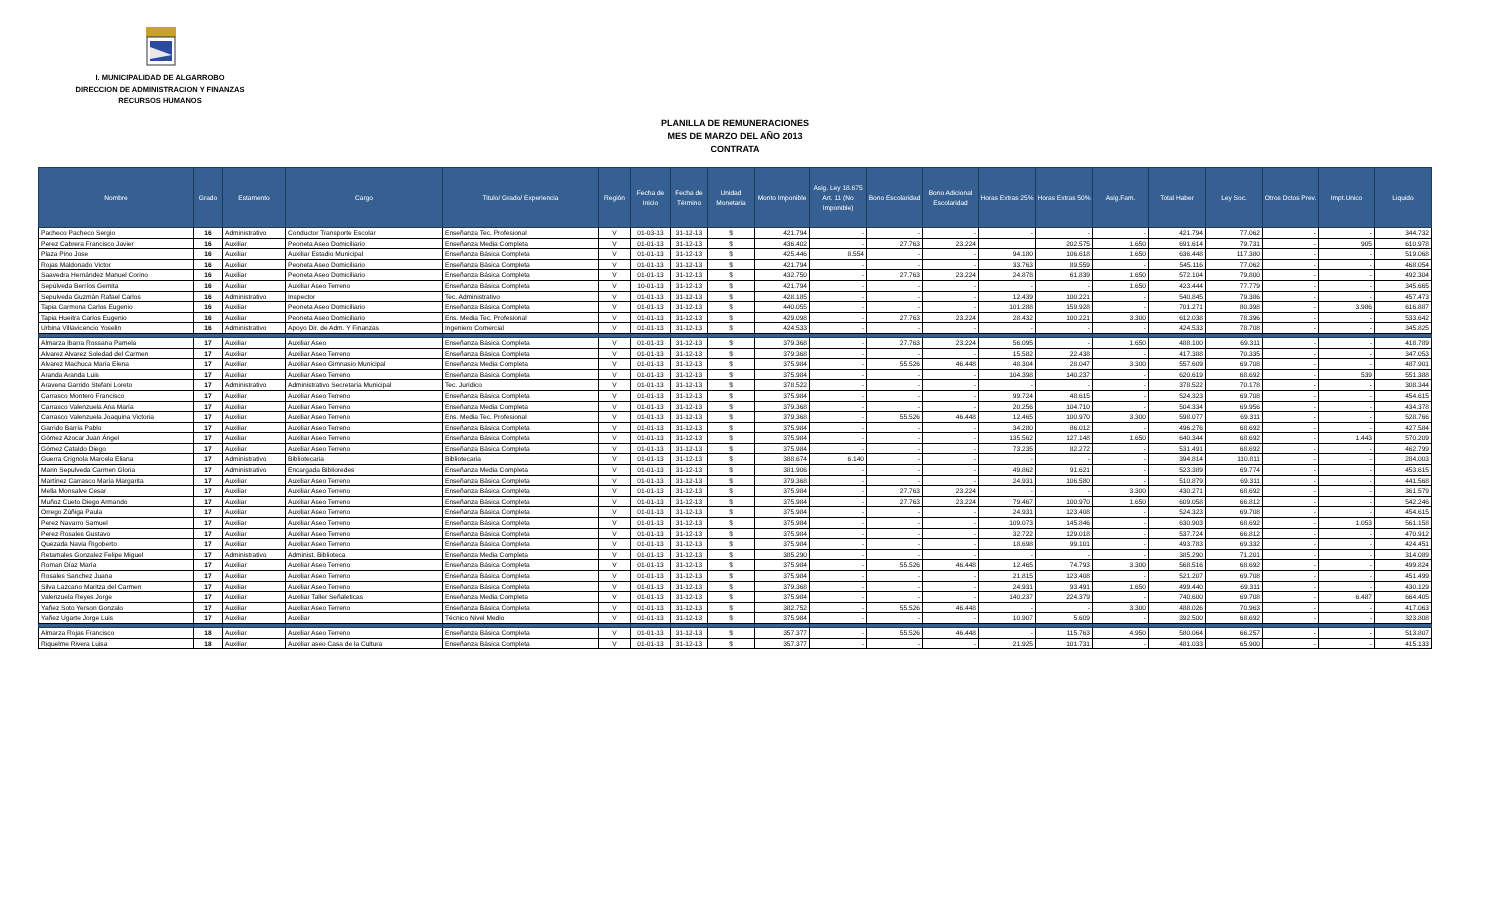I. MUNICIPALIDAD DE ALGARROBO
DIRECCION DE ADMINISTRACION Y FINANZAS
RECURSOS HUMANOS
PLANILLA DE REMUNERACIONES
MES DE MARZO DEL AÑO 2013
CONTRATA
| Nombre | Grado | Estamento | Cargo | Titulo/ Grado/ Experiencia | Región | Fecha de Inicio | Fecha de Término | Unidad Monetaria | Monto Imponible | Asig. Ley 18.675 Art. 11 (No Imponible) | Bono Escolaridad | Bono Adicional Escolaridad | Horas Extras 25% | Horas Extras 50% | Asig.Fam. | Total Haber | Ley Soc. | Otros Dctos Prev. | Impt.Unico | Liquido |
| --- | --- | --- | --- | --- | --- | --- | --- | --- | --- | --- | --- | --- | --- | --- | --- | --- | --- | --- | --- | --- |
| Pacheco Pacheco Sergio | 16 | Administrativo | Conductor Transporte Escolar | Enseñanza Tec. Profesional | V | 01-03-13 | 31-12-13 | $ | 421.794 | - | - | - | - | - | - | 421.794 | 77.062 | - | - | 344.732 |
| Perez Cabrera Francisco Javier | 16 | Auxiliar | Peoneta Aseo Domiciliario | Enseñanza Media Completa | V | 01-01-13 | 31-12-13 | $ | 436.402 | - | 27.763 | 23.224 | | 202.575 | 1.650 | 691.614 | 79.731 | - | 905 | 610.978 |
| Plaza Pino Jose | 16 | Auxiliar | Auxiliar Estadio Municipal | Enseñanza Básica Completa | V | 01-01-13 | 31-12-13 | $ | 425.446 | 8.554 | - | - | 94.180 | 106.618 | 1.650 | 636.448 | 117.380 | - | - | 519.068 |
| Rojas Maldonado Victor | 16 | Auxiliar | Peoneta Aseo Domiciliario | Enseñanza Básica Completa | V | 01-01-13 | 31-12-13 | $ | 421.794 | - | - | - | 33.763 | 89.559 | - | 545.116 | 77.062 | - | - | 468.054 |
| Saavedra Hernández Manuel Corino | 16 | Auxiliar | Peoneta Aseo Domiciliario | Enseñanza Básica Completa | V | 01-01-13 | 31-12-13 | $ | 432.750 | - | 27.763 | 23.224 | 24.878 | 61.839 | 1.650 | 572.104 | 79.800 | - | - | 492.304 |
| Sepúlveda Berríos Gemita | 16 | Auxiliar | Auxiliar Aseo Terreno | Enseñanza Básica Completa | V | 10-01-13 | 31-12-13 | $ | 421.794 | - | - | - | - | - | 1.650 | 423.444 | 77.779 | - | - | 345.665 |
| Sepulveda Guzmán Rafael Carlos | 16 | Administrativo | Inspector | Tec. Administrativo | V | 01-01-13 | 31-12-13 | $ | 428.185 | - | - | - | 12.439 | 100.221 | - | 540.845 | 79.386 | - | - | 457.473 |
| Tapia Carmona Carlos Eugenio | 16 | Auxiliar | Peoneta Aseo Domiciliario | Enseñanza Básica Completa | V | 01-01-13 | 31-12-13 | $ | 440.055 | - | - | - | 101.288 | 159.928 | - | 701.271 | 80.398 | - | 3.986 | 616.887 |
| Tapia Hueitra Carlos Eugenio | 16 | Auxiliar | Peoneta Aseo Domiciliario | Ens. Media Tec. Profesional | V | 01-01-13 | 31-12-13 | $ | 429.098 | - | 27.763 | 23.224 | 28.432 | 100.221 | 3.300 | 612.038 | 78.396 | - | - | 533.642 |
| Urbina Villavicencio Yoselin | 16 | Administrativo | Apoyo Dir. de Adm. Y Finanzas | Ingeniero Comercial | V | 01-01-13 | 31-12-13 | $ | 424.533 | - | - | - | - | - | - | 424.533 | 78.708 | - | - | 345.825 |
| Almarza Ibarra Rossana Pamela | 17 | Auxiliar | Auxiliar Aseo | Enseñanza Básica Completa | V | 01-01-13 | 31-12-13 | $ | 379.368 | - | 27.763 | 23.224 | 56.095 | - | 1.650 | 488.100 | 69.311 | - | - | 418.789 |
| Alvarez Alvarez Soledad del Carmen | 17 | Auxiliar | Auxiliar Aseo Terreno | Enseñanza Básica Completa | V | 01-01-13 | 31-12-13 | $ | 379.368 | - | - | - | 15.582 | 22.438 | - | 417.388 | 70.335 | - | - | 347.053 |
| Alvarez Machuca María Elena | 17 | Auxiliar | Auxiliar Aseo Gimnasio Municipal | Enseñanza Media Completa | V | 01-01-13 | 31-12-13 | $ | 375.984 | - | 55.526 | 46.448 | 48.304 | 28.047 | 3.300 | 557.609 | 69.708 | - | - | 487.901 |
| Aranda Aranda Luis | 17 | Auxiliar | Auxiliar Aseo Terreno | Enseñanza Básica Completa | V | 01-01-13 | 31-12-13 | $ | 375.984 | - | - | - | 104.398 | 140.237 | - | 620.619 | 68.692 | - | 539 | 551.388 |
| Aravena Garrido Stefani Loreto | 17 | Administrativo | Administrativo Secretaría Municipal | Tec. Jurídico | V | 01-01-13 | 31-12-13 | $ | 378.522 | - | - | - | - | - | - | 378.522 | 70.178 | - | - | 308.344 |
| Carrasco Montero Francisco | 17 | Auxiliar | Auxiliar Aseo Terreno | Enseñanza Básica Completa | V | 01-01-13 | 31-12-13 | $ | 375.984 | - | - | - | 99.724 | 48.615 | - | 524.323 | 69.708 | - | - | 454.615 |
| Carrasco Valenzuela Ana María | 17 | Auxiliar | Auxiliar Aseo Terreno | Enseñanza Media Completa | V | 01-01-13 | 31-12-13 | $ | 379.368 | - | - | - | 20.256 | 104.710 | - | 504.334 | 69.956 | - | - | 434.378 |
| Carrasco Valenzuela Joaquina Victoria | 17 | Auxiliar | Auxiliar Aseo Terreno | Ens. Media Tec. Profesional | V | 01-01-13 | 31-12-13 | $ | 379.368 | - | 55.526 | 46.448 | 12.465 | 100.970 | 3.300 | 598.077 | 69.311 | - | - | 528.766 |
| Garrido Barría Pablo | 17 | Auxiliar | Auxiliar Aseo Terreno | Enseñanza Básica Completa | V | 01-01-13 | 31-12-13 | $ | 375.984 | - | - | - | 34.280 | 86.012 | - | 496.276 | 68.692 | - | - | 427.584 |
| Gómez Azocar Juan Ángel | 17 | Auxiliar | Auxiliar Aseo Terreno | Enseñanza Básica Completa | V | 01-01-13 | 31-12-13 | $ | 375.984 | - | - | - | 135.562 | 127.148 | 1.650 | 640.344 | 68.692 | - | 1.443 | 570.209 |
| Gómez Cataldo Diego | 17 | Auxiliar | Auxiliar Aseo Terreno | Enseñanza Básica Completa | V | 01-01-13 | 31-12-13 | $ | 375.984 | - | - | - | 73.235 | 82.272 | - | 531.491 | 68.692 | - | - | 462.799 |
| Guerra Crignola Marcela Eliana | 17 | Administrativo | Bibliotecaria | Bibliotecaria | V | 01-01-13 | 31-12-13 | $ | 388.674 | 6.140 | - | - | - | - | - | 394.814 | 110.811 | - | - | 284.003 |
| Marin Sepulveda Carmen Gloria | 17 | Administrativo | Encargada Biblioredes | Enseñanza Media Completa | V | 01-01-13 | 31-12-13 | $ | 381.906 | - | - | - | 49.862 | 91.621 | - | 523.389 | 69.774 | - | - | 453.615 |
| Martínez Carrasco María Margarita | 17 | Auxiliar | Auxiliar Aseo Terreno | Enseñanza Básica Completa | V | 01-01-13 | 31-12-13 | $ | 379.368 | - | - | - | 24.931 | 106.580 | - | 510.879 | 69.311 | - | - | 441.568 |
| Mella Monsalve Cesar | 17 | Auxiliar | Auxiliar Aseo Terreno | Enseñanza Básica Completa | V | 01-01-13 | 31-12-13 | $ | 375.984 | - | 27.763 | 23.224 | - | - | 3.300 | 430.271 | 68.692 | - | - | 361.579 |
| Muñoz Cueto Diego Armando | 17 | Auxiliar | Auxiliar Aseo Terreno | Enseñanza Básica Completa | V | 01-01-13 | 31-12-13 | $ | 375.984 | - | 27.763 | 23.224 | 79.467 | 100.970 | 1.650 | 609.058 | 66.812 | - | - | 542.246 |
| Orrego Zúñiga Paula | 17 | Auxiliar | Auxiliar Aseo Terreno | Enseñanza Básica Completa | V | 01-01-13 | 31-12-13 | $ | 375.984 | - | - | - | 24.931 | 123.408 | - | 524.323 | 69.708 | - | - | 454.615 |
| Perez Navarro Samuel | 17 | Auxiliar | Auxiliar Aseo Terreno | Enseñanza Básica Completa | V | 01-01-13 | 31-12-13 | $ | 375.984 | - | - | - | 109.073 | 145.846 | - | 630.903 | 68.692 | - | 1.053 | 561.158 |
| Perez Rosales Gustavo | 17 | Auxiliar | Auxiliar Aseo Terreno | Enseñanza Básica Completa | V | 01-01-13 | 31-12-13 | $ | 375.984 | - | - | - | 32.722 | 129.018 | - | 537.724 | 66.812 | - | - | 470.912 |
| Quezada Navia Rigoberto | 17 | Auxiliar | Auxiliar Aseo Terreno | Enseñanza Básica Completa | V | 01-01-13 | 31-12-13 | $ | 375.984 | - | - | - | 18.698 | 99.101 | - | 493.783 | 69.332 | - | - | 424.451 |
| Retamales Gonzalez Felipe Miguel | 17 | Administrativo | Administ. Biblioteca | Enseñanza Media Completa | V | 01-01-13 | 31-12-13 | $ | 385.290 | - | - | - | - | - | - | 385.290 | 71.201 | - | - | 314.089 |
| Roman Díaz María | 17 | Auxiliar | Auxiliar Aseo Terreno | Enseñanza Básica Completa | V | 01-01-13 | 31-12-13 | $ | 375.984 | - | 55.526 | 46.448 | 12.465 | 74.793 | 3.300 | 568.516 | 68.692 | - | - | 499.824 |
| Rosales Sanchez Juana | 17 | Auxiliar | Auxiliar Aseo Terreno | Enseñanza Básica Completa | V | 01-01-13 | 31-12-13 | $ | 375.984 | - | - | - | 21.815 | 123.408 | - | 521.207 | 69.708 | - | - | 451.499 |
| Silva Lazcano Maritza del Carmen | 17 | Auxiliar | Auxiliar Aseo Terreno | Enseñanza Básica Completa | V | 01-01-13 | 31-12-13 | $ | 379.368 | - | - | - | 24.931 | 93.491 | 1.650 | 499.440 | 69.311 | - | - | 430.129 |
| Valenzuela Reyes Jorge | 17 | Auxiliar | Auxiliar Taller Señaleticas | Enseñanza Media Completa | V | 01-01-13 | 31-12-13 | $ | 375.984 | - | - | - | 140.237 | 224.379 | - | 740.600 | 69.708 | - | 6.487 | 664.405 |
| Yañez Soto Yerson Gonzalo | 17 | Auxiliar | Auxiliar Aseo Terreno | Enseñanza Básica Completa | V | 01-01-13 | 31-12-13 | $ | 382.752 | - | 55.526 | 46.448 | - | - | 3.300 | 488.026 | 70.963 | - | - | 417.063 |
| Yañez Ugarte Jorge Luis | 17 | Auxiliar | Auxiliar | Técnico Nivel Medio | V | 01-01-13 | 31-12-13 | $ | 375.984 | - | - | - | 10.907 | 5.609 | - | 392.500 | 68.692 | - | - | 323.808 |
| Almarza Rojas Francisco | 18 | Auxiliar | Auxiliar Aseo Terreno | Enseñanza Básica Completa | V | 01-01-13 | 31-12-13 | $ | 357.377 | - | 55.526 | 46.448 | - | 115.763 | 4.950 | 580.064 | 66.257 | - | - | 513.807 |
| Riquelme Rivera Luisa | 18 | Auxiliar | Auxiliar aseo Casa de la Cultura | Enseñanza Básica Completa | V | 01-01-13 | 31-12-13 | $ | 357.377 | - | - | - | 21.925 | 101.731 | - | 481.033 | 65.900 | - | - | 415.133 |